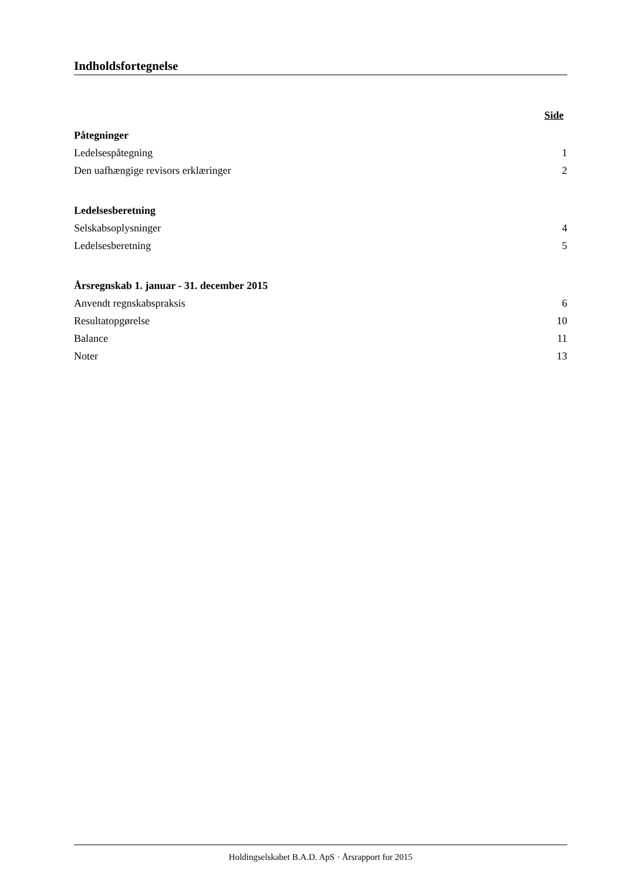Indholdsfortegnelse
Side
Påtegninger
Ledelsespåtegning 1
Den uafhængige revisors erklæringer 2
Ledelsesberetning
Selskabsoplysninger 4
Ledelsesberetning 5
Årsregnskab 1. januar - 31. december 2015
Anvendt regnskabspraksis 6
Resultatopgørelse 10
Balance 11
Noter 13
Holdingselskabet B.A.D. ApS · Årsrapport for 2015